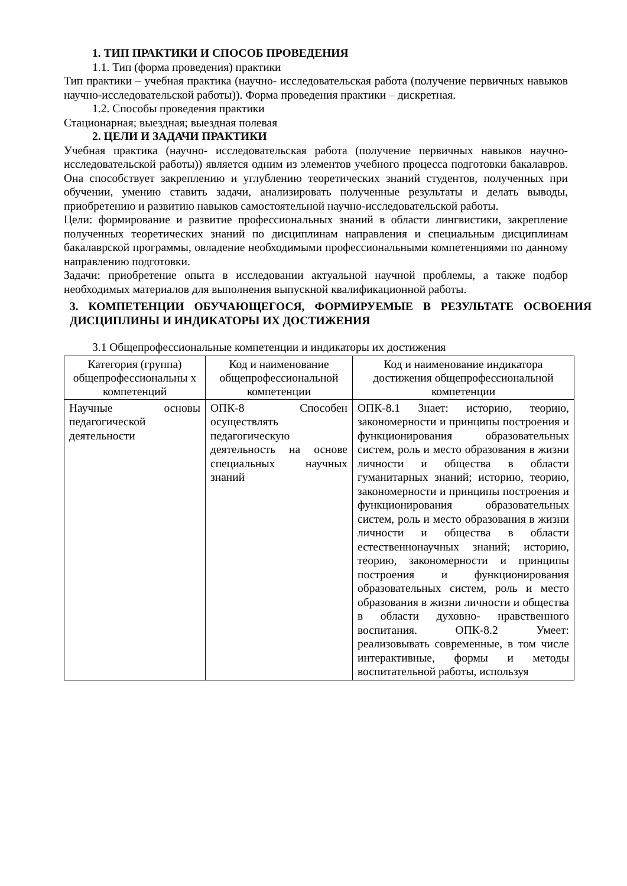1. ТИП ПРАКТИКИ И СПОСОБ ПРОВЕДЕНИЯ
1.1. Тип (форма проведения) практики
Тип практики – учебная практика (научно- исследовательская работа (получение первичных навыков научно-исследовательской работы)). Форма проведения практики – дискретная.
1.2. Способы проведения практики
Стационарная; выездная; выездная полевая
2. ЦЕЛИ И ЗАДАЧИ ПРАКТИКИ
Учебная практика (научно- исследовательская работа (получение первичных навыков научно- исследовательской работы)) является одним из элементов учебного процесса подготовки бакалавров. Она способствует закреплению и углублению теоретических знаний студентов, полученных при обучении, умению ставить задачи, анализировать полученные результаты и делать выводы, приобретению и развитию навыков самостоятельной научно-исследовательской работы.
Цели: формирование и развитие профессиональных знаний в области лингвистики, закрепление полученных теоретических знаний по дисциплинам направления и специальным дисциплинам бакалаврской программы, овладение необходимыми профессиональными компетенциями по данному направлению подготовки.
Задачи: приобретение опыта в исследовании актуальной научной проблемы, а также подбор необходимых материалов для выполнения выпускной квалификационной работы.
3. КОМПЕТЕНЦИИ ОБУЧАЮЩЕГОСЯ, ФОРМИРУЕМЫЕ В РЕЗУЛЬТАТЕ ОСВОЕНИЯ ДИСЦИПЛИНЫ И ИНДИКАТОРЫ ИХ ДОСТИЖЕНИЯ
3.1 Общепрофессиональные компетенции и индикаторы их достижения
| Категория (группа) общепрофессиональны х компетенций | Код и наименование общепрофессиональной компетенции | Код и наименование индикатора достижения общепрофессиональной компетенции |
| --- | --- | --- |
| Научные основы педагогической деятельности | ОПК-8 Способен осуществлять педагогическую деятельность на основе специальных научных знаний | ОПК-8.1 Знает: историю, теорию, закономерности и принципы построения и функционирования образовательных систем, роль и место образования в жизни личности и общества в области гуманитарных знаний; историю, теорию, закономерности и принципы построения и функционирования образовательных систем, роль и место образования в жизни личности и общества в области естественнонаучных знаний; историю, теорию, закономерности и принципы построения и функционирования образовательных систем, роль и место образования в жизни личности и общества в области духовно- нравственного воспитания. ОПК-8.2 Умеет: реализовывать современные, в том числе интерактивные, формы и методы воспитательной работы, используя |